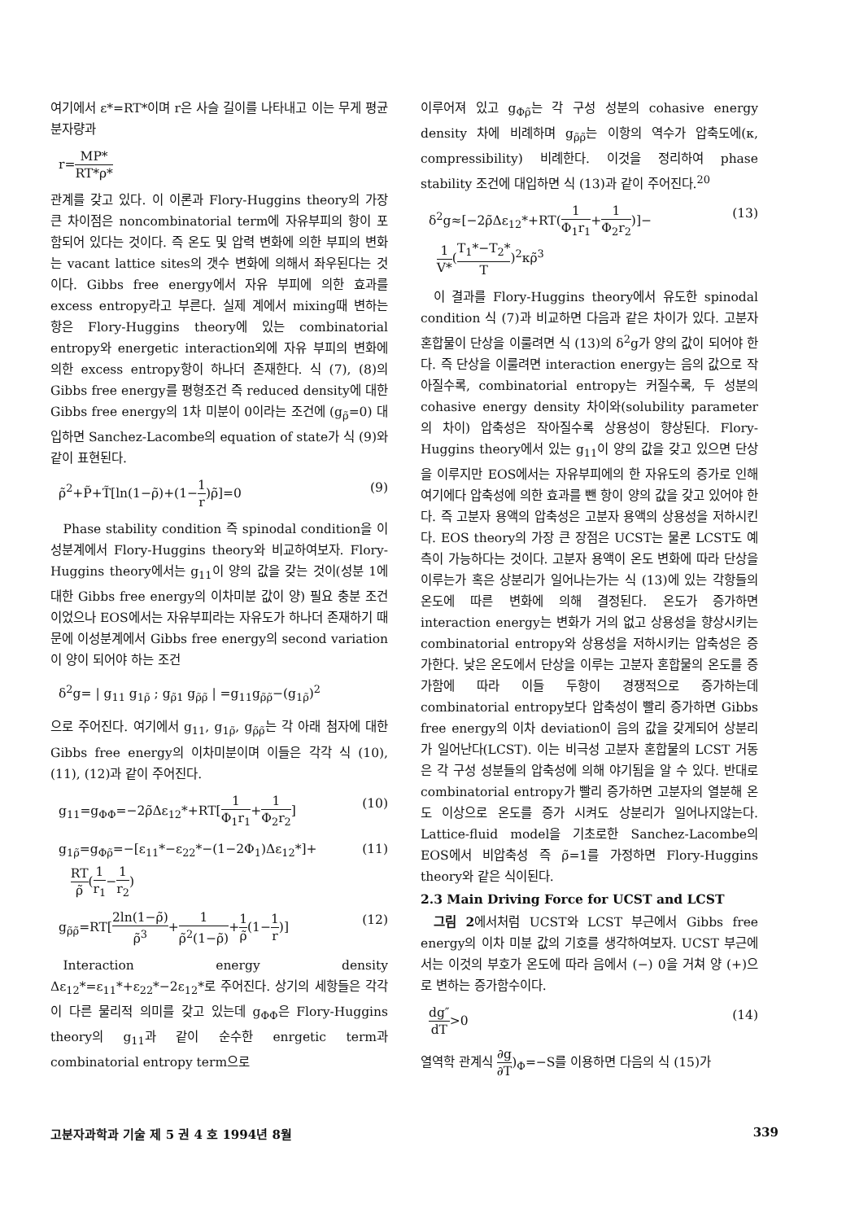여기에서 ε*=RT*이며 r은 사슬 길이를 나타내고 이는 무게 평균 분자량과
r=MP* RT*ρ*
관계를 갖고 있다. 이 이론과 Flory-Huggins theory의 가장 큰 차이점은 noncombinatorial term에 자유부피의 항이 포함되어 있다는 것이다. 즉 온도 및 압력 변화에 의한 부피의 변화는 vacant lattice sites의 갯수 변화에 의해서 좌우된다는 것이다. Gibbs free energy에서 자유 부피에 의한 효과를 excess entropy라고 부른다. 실제 계에서 mixing때 변하는 항은 Flory-Huggins theory에 있는 combinatorial entropy와 energetic interaction외에 자유 부피의 변화에 의한 excess entropy항이 하나더 존재한다. 식 (7), (8)의 Gibbs free energy를 평형조건 즉 reduced density에 대한 Gibbs free energy의 1차 미분이 0이라는 조건에 (g<sub>ρ̃</sub>=0) 대입하면 Sanchez-Lacombe의 equation of state가 식 (9)와 같이 표현된다.
ρ̃<sup>2</sup>+P̃+T̃[ln(1−ρ̃)+(1−1 r)ρ̃]=0 (9)
Phase stability condition 즉 spinodal condition을 이성분계에서 Flory-Huggins theory와 비교하여보자. Flory-Huggins theory에서는 g<sub>11</sub>이 양의 값을 갖는 것이(성분 1에 대한 Gibbs free energy의 이차미분 값이 양) 필요 충분 조건이었으나 EOS에서는 자유부피라는 자유도가 하나더 존재하기 때문에 이성분계에서 Gibbs free energy의 second variation이 양이 되어야 하는 조건
δ<sup>2</sup>g= | g<sub>11</sub> g<sub>1ρ̃</sub> ; g<sub>ρ̃1</sub> g<sub>ρ̃ρ̃</sub> | =g<sub>11</sub>g<sub>ρ̃ρ̃</sub>−(g<sub>1ρ̃</sub>)<sup>2</sup>
으로 주어진다. 여기에서 g<sub>11</sub>, g<sub>1ρ̃</sub>, g<sub>ρ̃ρ̃</sub>는 각 아래 첨자에 대한 Gibbs free energy의 이차미분이며 이들은 각각 식 (10), (11), (12)과 같이 주어진다.
g<sub>11</sub>=g<sub>ΦΦ</sub>=−2ρ̃Δε<sub>12</sub>*+RT[1 Φ<sub>1</sub>r<sub>1</sub>+1 Φ<sub>2</sub>r<sub>2</sub>] (10)
g<sub>1ρ̃</sub>=g<sub>Φρ̃</sub>=−[ε<sub>11</sub>*−ε<sub>22</sub>*−(1−2Φ<sub>1</sub>)Δε<sub>12</sub>*]+
RT ρ̃(1 r<sub>1</sub>−1 r<sub>2</sub>) (11)
g<sub>ρ̃ρ̃</sub>=RT[2ln(1−ρ̃) ρ̃<sup>3</sup>+1 ρ̃<sup>2</sup>(1−ρ̃)+1 ρ̃(1−1 r)] (12)
Interaction energy density Δε<sub>12</sub>*=ε<sub>11</sub>*+ε<sub>22</sub>*−2ε<sub>12</sub>*로 주어진다. 상기의 세항들은 각각이 다른 물리적 의미를 갖고 있는데 g<sub>ΦΦ</sub>은 Flory-Huggins theory의 g<sub>11</sub>과 같이 순수한 enrgetic term과 combinatorial entropy term으로
이루어져 있고 g<sub>Φρ̃</sub>는 각 구성 성분의 cohasive energy density 차에 비례하며 g<sub>ρ̃ρ̃</sub>는 이항의 역수가 압축도에(κ, compressibility) 비례한다. 이것을 정리하여 phase stability 조건에 대입하면 식 (13)과 같이 주어진다.<sup>20</sup>
δ<sup>2</sup>g≈[−2ρ̃Δε<sub>12</sub>*+RT(1 Φ<sub>1</sub>r<sub>1</sub>+1 Φ<sub>2</sub>r<sub>2</sub>)]−
1 V*(T<sub>1</sub>*−T<sub>2</sub>* T)<sup>2</sup>κρ̃<sup>3</sup> (13)
이 결과를 Flory-Huggins theory에서 유도한 spinodal condition 식 (7)과 비교하면 다음과 같은 차이가 있다. 고분자 혼합물이 단상을 이룰려면 식 (13)의 δ<sup>2</sup>g가 양의 값이 되어야 한다. 즉 단상을 이룰려면 interaction energy는 음의 값으로 작아질수록, combinatorial entropy는 커질수록, 두 성분의 cohasive energy density 차이와(solubility parameter의 차이) 압축성은 작아질수록 상용성이 향상된다. Flory-Huggins theory에서 있는 g<sub>11</sub>이 양의 값을 갖고 있으면 단상을 이루지만 EOS에서는 자유부피에의 한 자유도의 증가로 인해 여기에다 압축성에 의한 효과를 뺀 항이 양의 값을 갖고 있어야 한다. 즉 고분자 용액의 압축성은 고분자 용액의 상용성을 저하시킨다. EOS theory의 가장 큰 장점은 UCST는 물론 LCST도 예측이 가능하다는 것이다. 고분자 용액이 온도 변화에 따라 단상을 이루는가 혹은 상분리가 일어나는가는 식 (13)에 있는 각항들의 온도에 따른 변화에 의해 결정된다. 온도가 증가하면 interaction energy는 변화가 거의 없고 상용성을 향상시키는 combinatorial entropy와 상용성을 저하시키는 압축성은 증가한다. 낮은 온도에서 단상을 이루는 고분자 혼합물의 온도를 증가함에 따라 이들 두항이 경쟁적으로 증가하는데 combinatorial entropy보다 압축성이 빨리 증가하면 Gibbs free energy의 이차 deviation이 음의 값을 갖게되어 상분리가 일어난다(LCST). 이는 비극성 고분자 혼합물의 LCST 거동은 각 구성 성분들의 압축성에 의해 야기됨을 알 수 있다. 반대로 combinatorial entropy가 빨리 증가하면 고분자의 열분해 온도 이상으로 온도를 증가 시켜도 상분리가 일어나지않는다. Lattice-fluid model을 기초로한 Sanchez-Lacombe의 EOS에서 비압축성 즉 ρ̃=1를 가정하면 Flory-Huggins theory와 같은 식이된다.
2.3 Main Driving Force for UCST and LCST
그림 2에서처럼 UCST와 LCST 부근에서 Gibbs free energy의 이차 미분 값의 기호를 생각하여보자. UCST 부근에서는 이것의 부호가 온도에 따라 음에서 (−) 0을 거쳐 양 (+)으로 변하는 증가함수이다.
dg″ dT>0 (14)
열역학 관계식 ∂g ∂T)<sub>Φ</sub>=−S를 이용하면 다음의 식 (15)가
고분자과학과 기술 제 5 권 4 호 1994년 8월 339